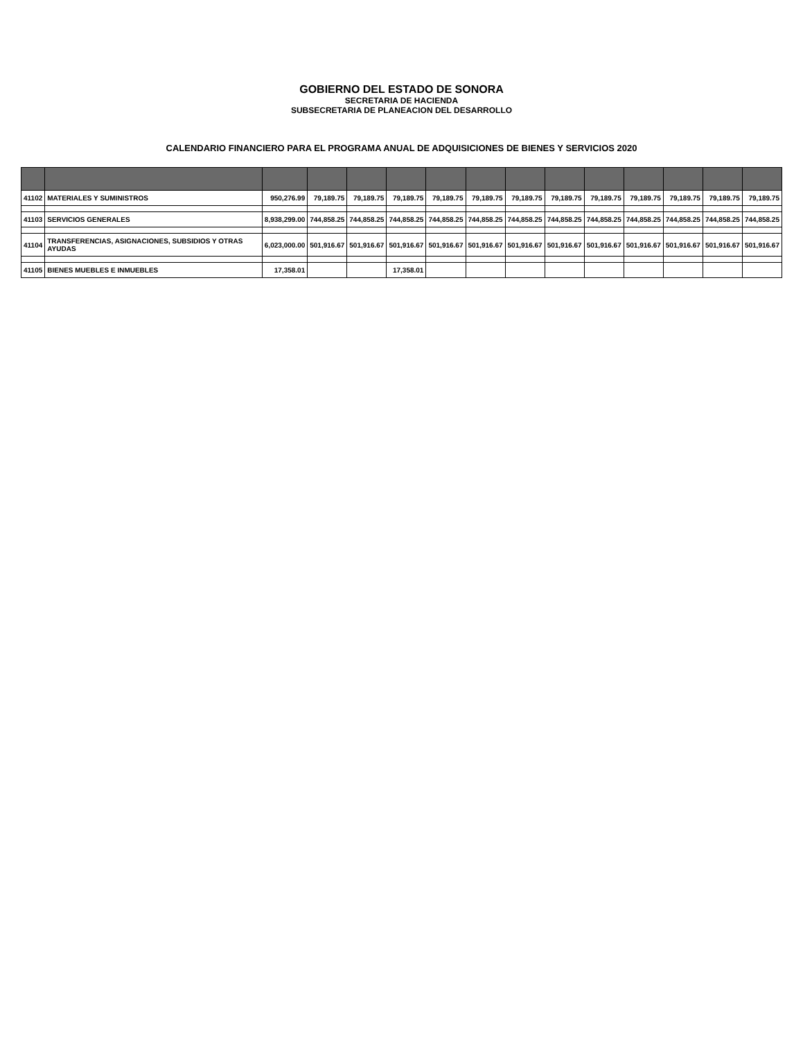GOBIERNO DEL ESTADO DE SONORA
SECRETARIA DE HACIENDA
SUBSECRETARIA DE PLANEACION DEL DESARROLLO
CALENDARIO FINANCIERO PARA EL PROGRAMA ANUAL DE ADQUISICIONES DE BIENES Y SERVICIOS 2020
| 41102 | MATERIALES Y SUMINISTROS | 950,276.99 | 79,189.75 | 79,189.75 | 79,189.75 | 79,189.75 | 79,189.75 | 79,189.75 | 79,189.75 | 79,189.75 | 79,189.75 | 79,189.75 | 79,189.75 | 79,189.75 |
| 41103 | SERVICIOS GENERALES | 8,938,299.00 | 744,858.25 | 744,858.25 | 744,858.25 | 744,858.25 | 744,858.25 | 744,858.25 | 744,858.25 | 744,858.25 | 744,858.25 | 744,858.25 | 744,858.25 | 744,858.25 |
| 41104 | TRANSFERENCIAS, ASIGNACIONES, SUBSIDIOS Y OTRAS AYUDAS | 6,023,000.00 | 501,916.67 | 501,916.67 | 501,916.67 | 501,916.67 | 501,916.67 | 501,916.67 | 501,916.67 | 501,916.67 | 501,916.67 | 501,916.67 | 501,916.67 | 501,916.67 |
| 41105 | BIENES MUEBLES E INMUEBLES | 17,358.01 | | | 17,358.01 | | | | | | | | | |